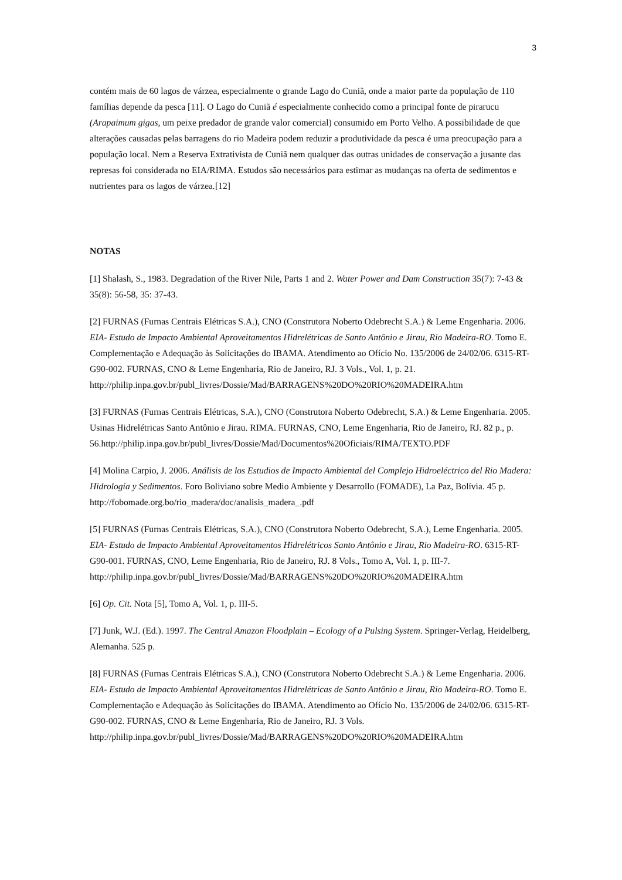3
contém mais de 60 lagos de várzea, especialmente o grande Lago do Cuniã, onde a maior parte da população de 110 famílias depende da pesca [11]. O Lago do Cuniã é especialmente conhecido como a principal fonte de pirarucu (Arapaimum gigas, um peixe predador de grande valor comercial) consumido em Porto Velho. A possibilidade de que alterações causadas pelas barragens do rio Madeira podem reduzir a produtividade da pesca é uma preocupação para a população local. Nem a Reserva Extrativista de Cuniã nem qualquer das outras unidades de conservação a jusante das represas foi considerada no EIA/RIMA. Estudos são necessários para estimar as mudanças na oferta de sedimentos e nutrientes para os lagos de várzea.[12]
NOTAS
[1] Shalash, S., 1983. Degradation of the River Nile, Parts 1 and 2. Water Power and Dam Construction 35(7): 7-43 & 35(8): 56-58, 35: 37-43.
[2] FURNAS (Furnas Centrais Elétricas S.A.), CNO (Construtora Noberto Odebrecht S.A.) & Leme Engenharia. 2006. EIA- Estudo de Impacto Ambiental Aproveitamentos Hidrelétricas de Santo Antônio e Jirau, Rio Madeira-RO. Tomo E. Complementação e Adequação às Solicitações do IBAMA. Atendimento ao Ofício No. 135/2006 de 24/02/06. 6315-RT-G90-002. FURNAS, CNO & Leme Engenharia, Rio de Janeiro, RJ. 3 Vols., Vol. 1, p. 21.
http://philip.inpa.gov.br/publ_livres/Dossie/Mad/BARRAGENS%20DO%20RIO%20MADEIRA.htm
[3] FURNAS (Furnas Centrais Elétricas, S.A.), CNO (Construtora Noberto Odebrecht, S.A.) & Leme Engenharia. 2005. Usinas Hidrelétricas Santo Antônio e Jirau. RIMA. FURNAS, CNO, Leme Engenharia, Rio de Janeiro, RJ. 82 p., p.
56.http://philip.inpa.gov.br/publ_livres/Dossie/Mad/Documentos%20Oficiais/RIMA/TEXTO.PDF
[4] Molina Carpio, J. 2006. Análisis de los Estudios de Impacto Ambiental del Complejo Hidroeléctrico del Rio Madera: Hidrología y Sedimentos. Foro Boliviano sobre Medio Ambiente y Desarrollo (FOMADE), La Paz, Bolívia. 45 p. http://fobomade.org.bo/rio_madera/doc/analisis_madera_.pdf
[5] FURNAS (Furnas Centrais Elétricas, S.A.), CNO (Construtora Noberto Odebrecht, S.A.), Leme Engenharia. 2005. EIA- Estudo de Impacto Ambiental Aproveitamentos Hidrelétricos Santo Antônio e Jirau, Rio Madeira-RO. 6315-RT-G90-001. FURNAS, CNO, Leme Engenharia, Rio de Janeiro, RJ. 8 Vols., Tomo A, Vol. 1, p. III-7.
http://philip.inpa.gov.br/publ_livres/Dossie/Mad/BARRAGENS%20DO%20RIO%20MADEIRA.htm
[6] Op. Cit. Nota [5], Tomo A, Vol. 1, p. III-5.
[7] Junk, W.J. (Ed.). 1997. The Central Amazon Floodplain – Ecology of a Pulsing System. Springer-Verlag, Heidelberg, Alemanha. 525 p.
[8] FURNAS (Furnas Centrais Elétricas S.A.), CNO (Construtora Noberto Odebrecht S.A.) & Leme Engenharia. 2006. EIA- Estudo de Impacto Ambiental Aproveitamentos Hidrelétricas de Santo Antônio e Jirau, Rio Madeira-RO. Tomo E. Complementação e Adequação às Solicitações do IBAMA. Atendimento ao Ofício No. 135/2006 de 24/02/06. 6315-RT-G90-002. FURNAS, CNO & Leme Engenharia, Rio de Janeiro, RJ. 3 Vols.
http://philip.inpa.gov.br/publ_livres/Dossie/Mad/BARRAGENS%20DO%20RIO%20MADEIRA.htm